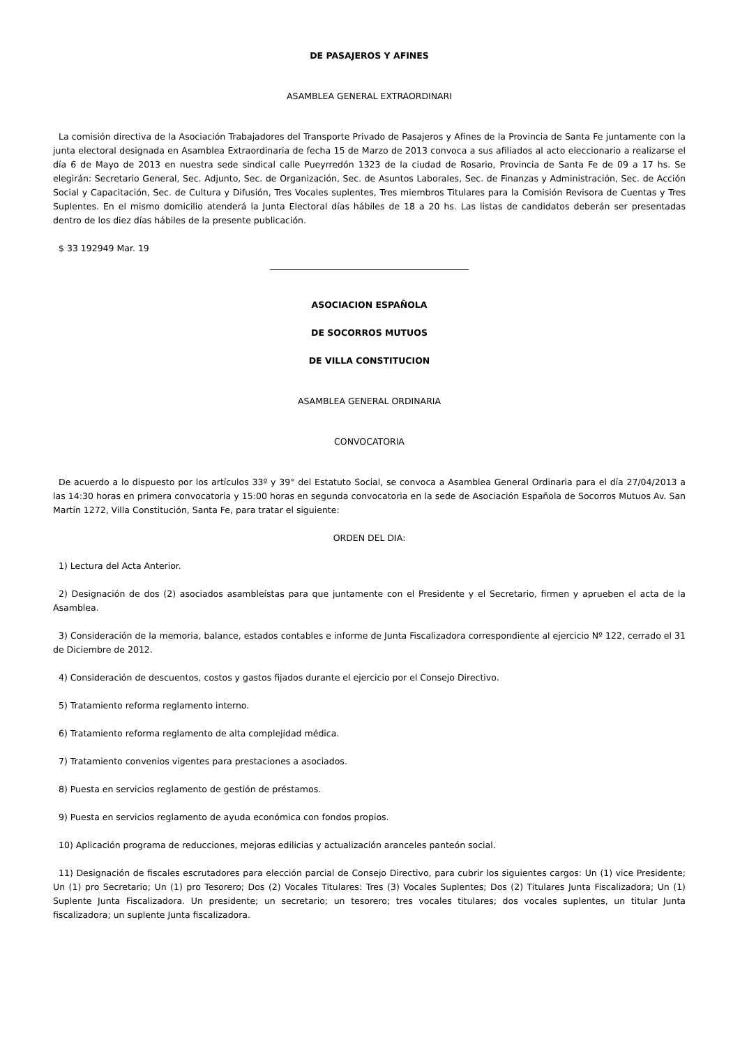DE PASAJEROS Y AFINES
ASAMBLEA GENERAL EXTRAORDINARI
La comisión directiva de la Asociación Trabajadores del Transporte Privado de Pasajeros y Afines de la Provincia de Santa Fe juntamente con la junta electoral designada en Asamblea Extraordinaria de fecha 15 de Marzo de 2013 convoca a sus afiliados al acto eleccionario a realizarse el día 6 de Mayo de 2013 en nuestra sede sindical calle Pueyrredón 1323 de la ciudad de Rosario, Provincia de Santa Fe de 09 a 17 hs. Se elegirán: Secretario General, Sec. Adjunto, Sec. de Organización, Sec. de Asuntos Laborales, Sec. de Finanzas y Administración, Sec. de Acción Social y Capacitación, Sec. de Cultura y Difusión, Tres Vocales suplentes, Tres miembros Titulares para la Comisión Revisora de Cuentas y Tres Suplentes. En el mismo domicilio atenderá la Junta Electoral días hábiles de 18 a 20 hs. Las listas de candidatos deberán ser presentadas dentro de los diez días hábiles de la presente publicación.
$ 33 192949 Mar. 19
ASOCIACION ESPAÑOLA
DE SOCORROS MUTUOS
DE VILLA CONSTITUCION
ASAMBLEA GENERAL ORDINARIA
CONVOCATORIA
De acuerdo a lo dispuesto por los artículos 33º y 39° del Estatuto Social, se convoca a Asamblea General Ordinaria para el día 27/04/2013 a las 14:30 horas en primera convocatoria y 15:00 horas en segunda convocatoria en la sede de Asociación Española de Socorros Mutuos Av. San Martín 1272, Villa Constitución, Santa Fe, para tratar el siguiente:
ORDEN DEL DIA:
1) Lectura del Acta Anterior.
2) Designación de dos (2) asociados asambleístas para que juntamente con el Presidente y el Secretario, firmen y aprueben el acta de la Asamblea.
3) Consideración de la memoria, balance, estados contables e informe de Junta Fiscalizadora correspondiente al ejercicio Nº 122, cerrado el 31 de Diciembre de 2012.
4) Consideración de descuentos, costos y gastos fijados durante el ejercicio por el Consejo Directivo.
5) Tratamiento reforma reglamento interno.
6) Tratamiento reforma reglamento de alta complejidad médica.
7) Tratamiento convenios vigentes para prestaciones a asociados.
8) Puesta en servicios reglamento de gestión de préstamos.
9) Puesta en servicios reglamento de ayuda económica con fondos propios.
10) Aplicación programa de reducciones, mejoras edilicias y actualización aranceles panteón social.
11) Designación de fiscales escrutadores para elección parcial de Consejo Directivo, para cubrir los siguientes cargos: Un (1) vice Presidente; Un (1) pro Secretario; Un (1) pro Tesorero; Dos (2) Vocales Titulares: Tres (3) Vocales Suplentes; Dos (2) Titulares Junta Fiscalizadora; Un (1) Suplente Junta Fiscalizadora. Un presidente; un secretario; un tesorero; tres vocales titulares; dos vocales suplentes, un titular Junta fiscalizadora; un suplente Junta fiscalizadora.